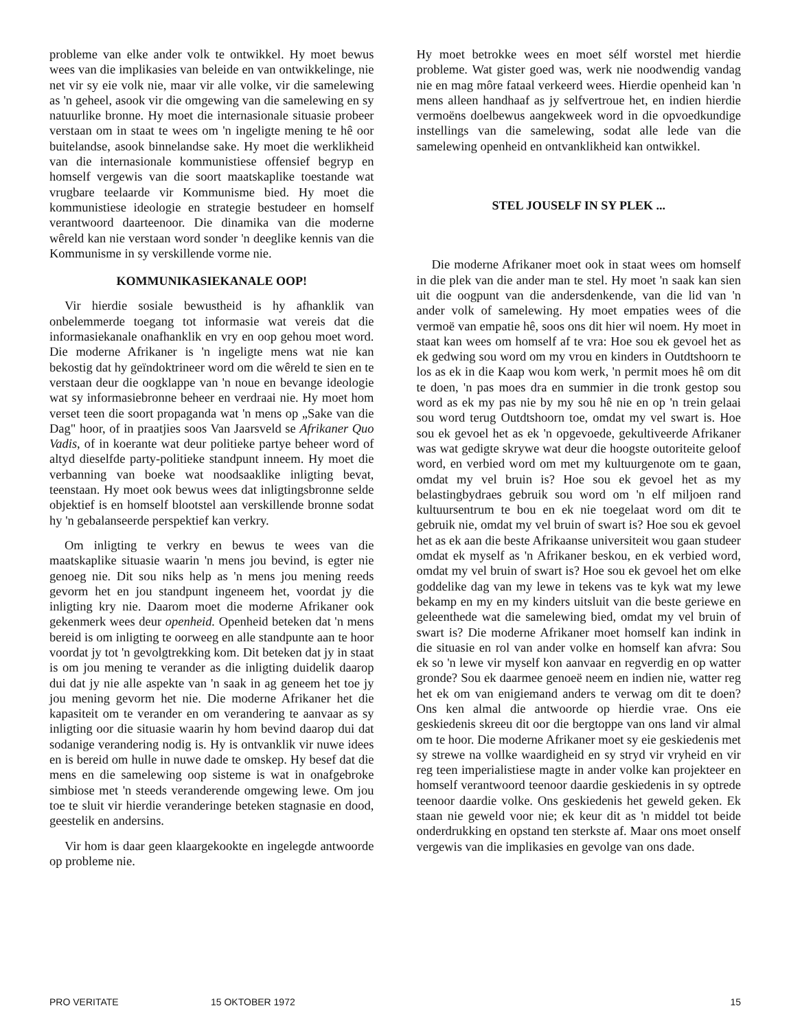probleme van elke ander volk te ontwikkel. Hy moet bewus wees van die implikasies van beleide en van ontwikkelinge, nie net vir sy eie volk nie, maar vir alle volke, vir die samelewing as 'n geheel, asook vir die omgewing van die samelewing en sy natuurlike bronne. Hy moet die internasionale situasie probeer verstaan om in staat te wees om 'n ingeligte mening te hê oor buitelandse, asook binnelandse sake. Hy moet die werklikheid van die internasionale kommunistiese offensief begryp en homself vergewis van die soort maatskaplike toestande wat vrugbare teelaarde vir Kommunisme bied. Hy moet die kommunistiese ideologie en strategie bestudeer en homself verantwoord daarteenoor. Die dinamika van die moderne wêreld kan nie verstaan word sonder 'n deeglike kennis van die Kommunisme in sy verskillende vorme nie.
KOMMUNIKASIEKANALE OOP!
Vir hierdie sosiale bewustheid is hy afhanklik van onbelemmerde toegang tot informasie wat vereis dat die informasiekanale onafhanklik en vry en oop gehou moet word. Die moderne Afrikaner is 'n ingeligte mens wat nie kan bekostig dat hy geïndoktrineer word om die wêreld te sien en te verstaan deur die oogklappe van 'n noue en bevange ideologie wat sy informasiebronne beheer en verdraai nie. Hy moet hom verset teen die soort propaganda wat 'n mens op „Sake van die Dag" hoor, of in praatjies soos Van Jaarsveld se Afrikaner Quo Vadis, of in koerante wat deur politieke partye beheer word of altyd dieselfde party-politieke standpunt inneem. Hy moet die verbanning van boeke wat noodsaaklike inligting bevat, teenstaan. Hy moet ook bewus wees dat inligtingsbronne selde objektief is en homself blootstel aan verskillende bronne sodat hy 'n gebalanseerde perspektief kan verkry.
Om inligting te verkry en bewus te wees van die maatskaplike situasie waarin 'n mens jou bevind, is egter nie genoeg nie. Dit sou niks help as 'n mens jou mening reeds gevorm het en jou standpunt ingeneem het, voordat jy die inligting kry nie. Daarom moet die moderne Afrikaner ook gekenmerk wees deur openheid. Openheid beteken dat 'n mens bereid is om inligting te oorweeg en alle standpunte aan te hoor voordat jy tot 'n gevolgtrekking kom. Dit beteken dat jy in staat is om jou mening te verander as die inligting duidelik daarop dui dat jy nie alle aspekte van 'n saak in ag geneem het toe jy jou mening gevorm het nie. Die moderne Afrikaner het die kapasiteit om te verander en om verandering te aanvaar as sy inligting oor die situasie waarin hy hom bevind daarop dui dat sodanige verandering nodig is. Hy is ontvanklik vir nuwe idees en is bereid om hulle in nuwe dade te omskep. Hy besef dat die mens en die samelewing oop sisteme is wat in onafgebroke simbiose met 'n steeds veranderende omgewing lewe. Om jou toe te sluit vir hierdie veranderinge beteken stagnasie en dood, geestelik en andersins.
Vir hom is daar geen klaargekookte en ingelegde antwoorde op probleme nie.
Hy moet betrokke wees en moet sélf worstel met hierdie probleme. Wat gister goed was, werk nie noodwendig vandag nie en mag môre fataal verkeerd wees. Hierdie openheid kan 'n mens alleen handhaaf as jy selfvertroue het, en indien hierdie vermoëns doelbewus aangekweek word in die opvoedkundige instellings van die samelewing, sodat alle lede van die samelewing openheid en ontvanklikheid kan ontwikkel.
STEL JOUSELF IN SY PLEK ...
Die moderne Afrikaner moet ook in staat wees om homself in die plek van die ander man te stel. Hy moet 'n saak kan sien uit die oogpunt van die andersdenkende, van die lid van 'n ander volk of samelewing. Hy moet empaties wees of die vermoë van empatie hê, soos ons dit hier wil noem. Hy moet in staat kan wees om homself af te vra: Hoe sou ek gevoel het as ek gedwing sou word om my vrou en kinders in Outdtshoorn te los as ek in die Kaap wou kom werk, 'n permit moes hê om dit te doen, 'n pas moes dra en summier in die tronk gestop sou word as ek my pas nie by my sou hê nie en op 'n trein gelaai sou word terug Outdtshoorn toe, omdat my vel swart is. Hoe sou ek gevoel het as ek 'n opgevoede, gekultiveerde Afrikaner was wat gedigte skrywe wat deur die hoogste outoriteite geloof word, en verbied word om met my kultuurgenote om te gaan, omdat my vel bruin is? Hoe sou ek gevoel het as my belastingbydraes gebruik sou word om 'n elf miljoen rand kultuursentrum te bou en ek nie toegelaat word om dit te gebruik nie, omdat my vel bruin of swart is? Hoe sou ek gevoel het as ek aan die beste Afrikaanse universiteit wou gaan studeer omdat ek myself as 'n Afrikaner beskou, en ek verbied word, omdat my vel bruin of swart is? Hoe sou ek gevoel het om elke goddelike dag van my lewe in tekens vas te kyk wat my lewe bekamp en my en my kinders uitsluit van die beste geriewe en geleenthede wat die samelewing bied, omdat my vel bruin of swart is? Die moderne Afrikaner moet homself kan indink in die situasie en rol van ander volke en homself kan afvra: Sou ek so 'n lewe vir myself kon aanvaar en regverdig en op watter gronde? Sou ek daarmee genoeë neem en indien nie, watter reg het ek om van enigiemand anders te verwag om dit te doen? Ons ken almal die antwoorde op hierdie vrae. Ons eie geskiedenis skreeu dit oor die bergtoppe van ons land vir almal om te hoor. Die moderne Afrikaner moet sy eie geskiedenis met sy strewe na vollke waardigheid en sy stryd vir vryheid en vir reg teen imperialistiese magte in ander volke kan projekteer en homself verantwoord teenoor daardie geskiedenis in sy optrede teenoor daardie volke. Ons geskiedenis het geweld geken. Ek staan nie geweld voor nie; ek keur dit as 'n middel tot beide onderdrukking en opstand ten sterkste af. Maar ons moet onself vergewis van die implikasies en gevolge van ons dade.
PRO VERITATE 15 OKTOBER 1972 15